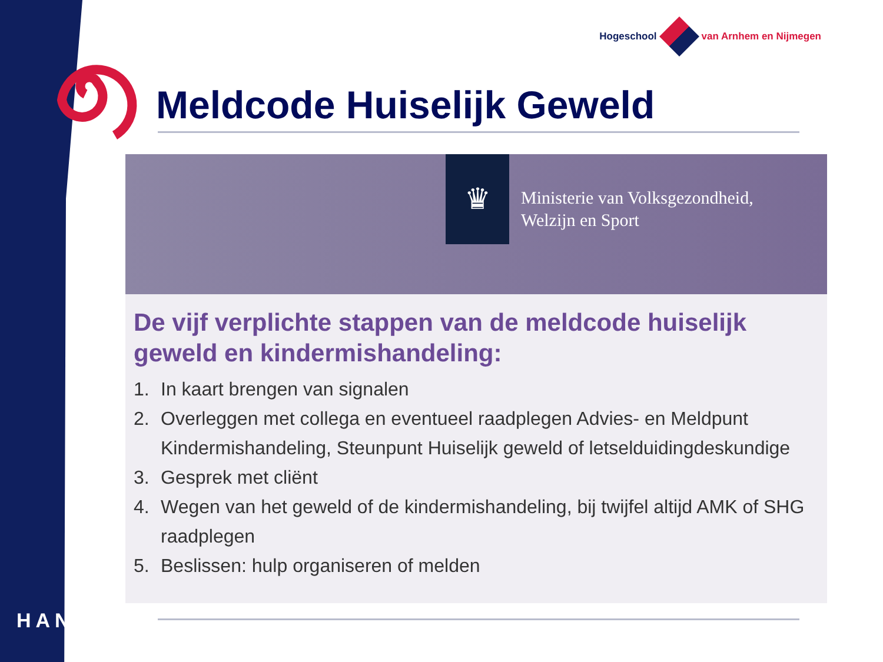Hogeschool van Arnhem en Nijmegen
Meldcode Huiselijk Geweld
♛
Ministerie van Volksgezondheid,
Welzijn en Sport
De vijf verplichte stappen van de meldcode huiselijk geweld en kindermishandeling:
1. In kaart brengen van signalen
2. Overleggen met collega en eventueel raadplegen Advies- en Meldpunt Kindermishandeling, Steunpunt Huiselijk geweld of letselduidingdeskundige
3. Gesprek met cliënt
4. Wegen van het geweld of de kindermishandeling, bij twijfel altijd AMK of SHG raadplegen
5. Beslissen: hulp organiseren of melden
HAN